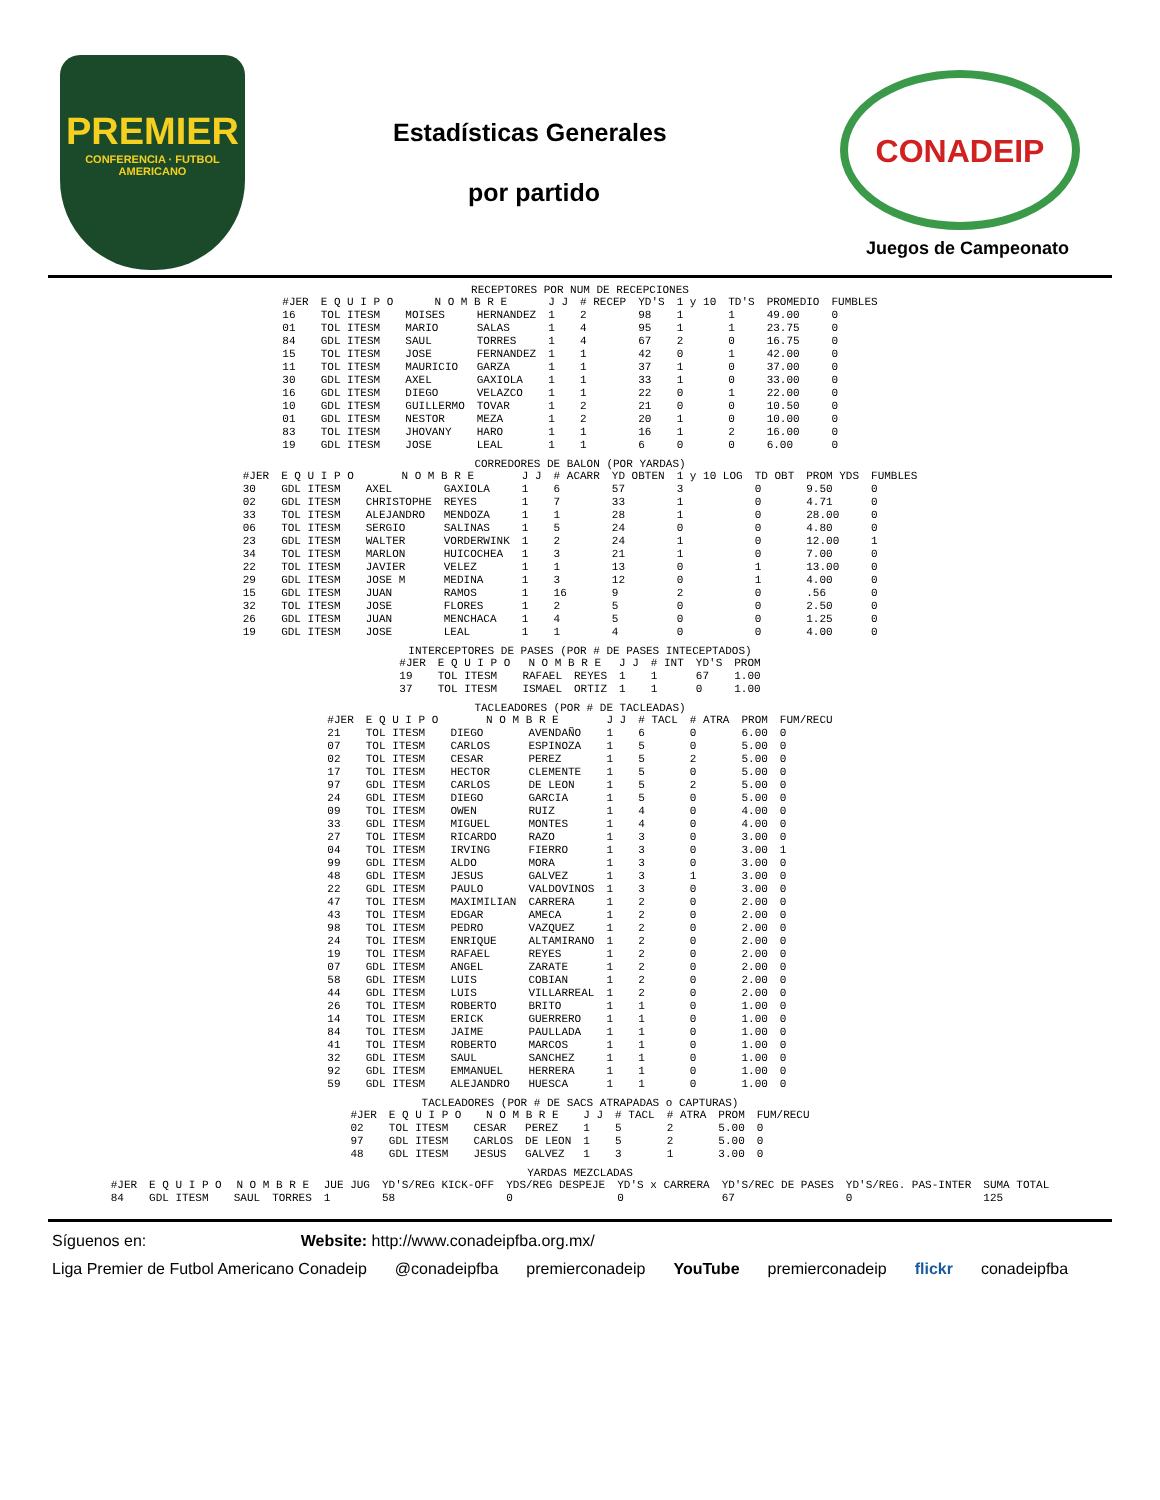PREMIER
CONFERENCIA · FUTBOL AMERICANO
Estadísticas Generales
por partido
CONADEIP
Juegos de Campeonato
RECEPTORES POR NUM DE RECEPCIONES
| #JER | E Q U I P O | N O M B R E | | J J | # RECEP | YD'S | 1 y 10 | TD'S | PROMEDIO | FUMBLES |
| --- | --- | --- | --- | --- | --- | --- | --- | --- | --- | --- |
| 16 | TOL ITESM | MOISES | HERNANDEZ | 1 | 2 | 98 | 1 | 1 | 49.00 | 0 |
| 01 | TOL ITESM | MARIO | SALAS | 1 | 4 | 95 | 1 | 1 | 23.75 | 0 |
| 84 | GDL ITESM | SAUL | TORRES | 1 | 4 | 67 | 2 | 0 | 16.75 | 0 |
| 15 | TOL ITESM | JOSE | FERNANDEZ | 1 | 1 | 42 | 0 | 1 | 42.00 | 0 |
| 11 | TOL ITESM | MAURICIO | GARZA | 1 | 1 | 37 | 1 | 0 | 37.00 | 0 |
| 30 | GDL ITESM | AXEL | GAXIOLA | 1 | 1 | 33 | 1 | 0 | 33.00 | 0 |
| 16 | GDL ITESM | DIEGO | VELAZCO | 1 | 1 | 22 | 0 | 1 | 22.00 | 0 |
| 10 | GDL ITESM | GUILLERMO | TOVAR | 1 | 2 | 21 | 0 | 0 | 10.50 | 0 |
| 01 | GDL ITESM | NESTOR | MEZA | 1 | 2 | 20 | 1 | 0 | 10.00 | 0 |
| 83 | TOL ITESM | JHOVANY | HARO | 1 | 1 | 16 | 1 | 2 | 16.00 | 0 |
| 19 | GDL ITESM | JOSE | LEAL | 1 | 1 | 6 | 0 | 0 | 6.00 | 0 |
CORREDORES DE BALON (POR YARDAS)
| #JER | E Q U I P O | N O M B R E | | J J | # ACARR | YD OBTEN | 1 y 10 LOG | TD OBT | PROM YDS | FUMBLES |
| --- | --- | --- | --- | --- | --- | --- | --- | --- | --- | --- |
| 30 | GDL ITESM | AXEL | GAXIOLA | 1 | 6 | 57 | 3 | 0 | 9.50 | 0 |
| 02 | GDL ITESM | CHRISTOPHE | REYES | 1 | 7 | 33 | 1 | 0 | 4.71 | 0 |
| 33 | TOL ITESM | ALEJANDRO | MENDOZA | 1 | 1 | 28 | 1 | 0 | 28.00 | 0 |
| 06 | TOL ITESM | SERGIO | SALINAS | 1 | 5 | 24 | 0 | 0 | 4.80 | 0 |
| 23 | GDL ITESM | WALTER | VORDERWINK | 1 | 2 | 24 | 1 | 0 | 12.00 | 1 |
| 34 | TOL ITESM | MARLON | HUICOCHEA | 1 | 3 | 21 | 1 | 0 | 7.00 | 0 |
| 22 | TOL ITESM | JAVIER | VELEZ | 1 | 1 | 13 | 0 | 1 | 13.00 | 0 |
| 29 | GDL ITESM | JOSE M | MEDINA | 1 | 3 | 12 | 0 | 1 | 4.00 | 0 |
| 15 | GDL ITESM | JUAN | RAMOS | 1 | 16 | 9 | 2 | 0 | .56 | 0 |
| 32 | TOL ITESM | JOSE | FLORES | 1 | 2 | 5 | 0 | 0 | 2.50 | 0 |
| 26 | GDL ITESM | JUAN | MENCHACA | 1 | 4 | 5 | 0 | 0 | 1.25 | 0 |
| 19 | GDL ITESM | JOSE | LEAL | 1 | 1 | 4 | 0 | 0 | 4.00 | 0 |
INTERCEPTORES DE PASES (POR # DE PASES INTECEPTADOS)
| #JER | E Q U I P O | N O M B R E | | J J | # INT | YD'S | PROM |
| --- | --- | --- | --- | --- | --- | --- | --- |
| 19 | TOL ITESM | RAFAEL | REYES | 1 | 1 | 67 | 1.00 |
| 37 | TOL ITESM | ISMAEL | ORTIZ | 1 | 1 | 0 | 1.00 |
TACLEADORES (POR # DE TACLEADAS)
| #JER | E Q U I P O | N O M B R E | | J J | # TACL | # ATRA | PROM | FUM/RECU |
| --- | --- | --- | --- | --- | --- | --- | --- | --- |
| 21 | TOL ITESM | DIEGO | AVENDAÑO | 1 | 6 | 0 | 6.00 | 0 |
| 07 | TOL ITESM | CARLOS | ESPINOZA | 1 | 5 | 0 | 5.00 | 0 |
| 02 | TOL ITESM | CESAR | PEREZ | 1 | 5 | 2 | 5.00 | 0 |
| 17 | TOL ITESM | HECTOR | CLEMENTE | 1 | 5 | 0 | 5.00 | 0 |
| 97 | GDL ITESM | CARLOS | DE LEON | 1 | 5 | 2 | 5.00 | 0 |
| 24 | GDL ITESM | DIEGO | GARCIA | 1 | 5 | 0 | 5.00 | 0 |
| 09 | TOL ITESM | OWEN | RUIZ | 1 | 4 | 0 | 4.00 | 0 |
| 33 | GDL ITESM | MIGUEL | MONTES | 1 | 4 | 0 | 4.00 | 0 |
| 27 | TOL ITESM | RICARDO | RAZO | 1 | 3 | 0 | 3.00 | 0 |
| 04 | TOL ITESM | IRVING | FIERRO | 1 | 3 | 0 | 3.00 | 1 |
| 99 | GDL ITESM | ALDO | MORA | 1 | 3 | 0 | 3.00 | 0 |
| 48 | GDL ITESM | JESUS | GALVEZ | 1 | 3 | 1 | 3.00 | 0 |
| 22 | GDL ITESM | PAULO | VALDOVINOS | 1 | 3 | 0 | 3.00 | 0 |
| 47 | TOL ITESM | MAXIMILIAN | CARRERA | 1 | 2 | 0 | 2.00 | 0 |
| 43 | TOL ITESM | EDGAR | AMECA | 1 | 2 | 0 | 2.00 | 0 |
| 98 | TOL ITESM | PEDRO | VAZQUEZ | 1 | 2 | 0 | 2.00 | 0 |
| 24 | TOL ITESM | ENRIQUE | ALTAMIRANO | 1 | 2 | 0 | 2.00 | 0 |
| 19 | TOL ITESM | RAFAEL | REYES | 1 | 2 | 0 | 2.00 | 0 |
| 07 | GDL ITESM | ANGEL | ZARATE | 1 | 2 | 0 | 2.00 | 0 |
| 58 | GDL ITESM | LUIS | COBIAN | 1 | 2 | 0 | 2.00 | 0 |
| 44 | GDL ITESM | LUIS | VILLARREAL | 1 | 2 | 0 | 2.00 | 0 |
| 26 | TOL ITESM | ROBERTO | BRITO | 1 | 1 | 0 | 1.00 | 0 |
| 14 | TOL ITESM | ERICK | GUERRERO | 1 | 1 | 0 | 1.00 | 0 |
| 84 | TOL ITESM | JAIME | PAULLADA | 1 | 1 | 0 | 1.00 | 0 |
| 41 | TOL ITESM | ROBERTO | MARCOS | 1 | 1 | 0 | 1.00 | 0 |
| 32 | GDL ITESM | SAUL | SANCHEZ | 1 | 1 | 0 | 1.00 | 0 |
| 92 | GDL ITESM | EMMANUEL | HERRERA | 1 | 1 | 0 | 1.00 | 0 |
| 59 | GDL ITESM | ALEJANDRO | HUESCA | 1 | 1 | 0 | 1.00 | 0 |
TACLEADORES (POR # DE SACS ATRAPADAS o CAPTURAS)
| #JER | E Q U I P O | N O M B R E | | J J | # TACL | # ATRA | PROM | FUM/RECU |
| --- | --- | --- | --- | --- | --- | --- | --- | --- |
| 02 | TOL ITESM | CESAR | PEREZ | 1 | 5 | 2 | 5.00 | 0 |
| 97 | GDL ITESM | CARLOS | DE LEON | 1 | 5 | 2 | 5.00 | 0 |
| 48 | GDL ITESM | JESUS | GALVEZ | 1 | 3 | 1 | 3.00 | 0 |
YARDAS MEZCLADAS
| #JER | E Q U I P O | N O M B R E | | JUE JUG | YD'S/REG KICK-OFF | YDS/REG DESPEJE | YD'S x CARRERA | YD'S/REC DE PASES | YD'S/REG. PAS-INTER | SUMA TOTAL |
| --- | --- | --- | --- | --- | --- | --- | --- | --- | --- | --- |
| 84 | GDL ITESM | SAUL | TORRES | 1 | 58 | 0 | 0 | 67 | 0 | 125 |
Síguenos en: Website: http://www.conadeipfba.org.mx/
Liga Premier de Futbol Americano Conadeip @conadeipfba premierconadeip YouTube premierconadeip flickr conadeipfba